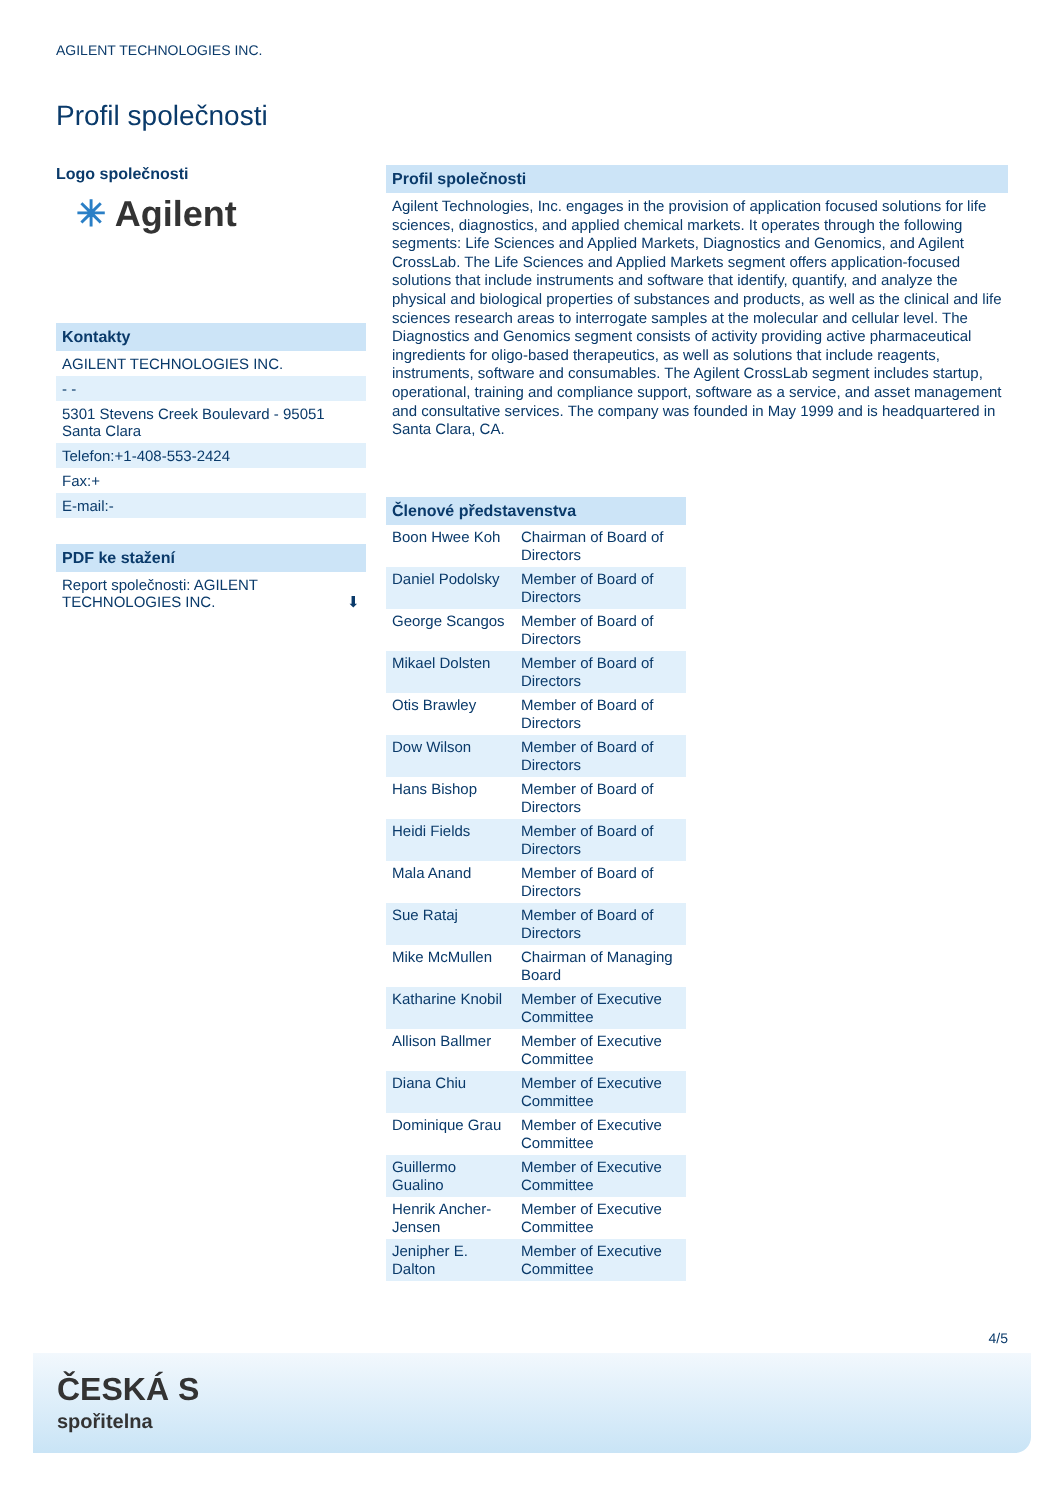AGILENT TECHNOLOGIES INC.
Profil společnosti
Logo společnosti
✳ Agilent
Kontakty
AGILENT TECHNOLOGIES INC.
- -
5301 Stevens Creek Boulevard - 95051
Santa Clara
Telefon:+1-408-553-2424
Fax:+
E-mail:-
PDF ke stažení
Report společnosti: AGILENT
TECHNOLOGIES INC. ⬇
Profil společnosti
Agilent Technologies, Inc. engages in the provision of application focused solutions for life sciences, diagnostics, and applied chemical markets. It operates through the following segments: Life Sciences and Applied Markets, Diagnostics and Genomics, and Agilent CrossLab. The Life Sciences and Applied Markets segment offers application-focused solutions that include instruments and software that identify, quantify, and analyze the physical and biological properties of substances and products, as well as the clinical and life sciences research areas to interrogate samples at the molecular and cellular level. The Diagnostics and Genomics segment consists of activity providing active pharmaceutical ingredients for oligo-based therapeutics, as well as solutions that include reagents, instruments, software and consumables. The Agilent CrossLab segment includes startup, operational, training and compliance support, software as a service, and asset management and consultative services. The company was founded in May 1999 and is headquartered in Santa Clara, CA.
Členové představenstva
| Boon Hwee Koh | Chairman of Board of Directors |
| Daniel Podolsky | Member of Board of Directors |
| George Scangos | Member of Board of Directors |
| Mikael Dolsten | Member of Board of Directors |
| Otis Brawley | Member of Board of Directors |
| Dow Wilson | Member of Board of Directors |
| Hans Bishop | Member of Board of Directors |
| Heidi Fields | Member of Board of Directors |
| Mala Anand | Member of Board of Directors |
| Sue Rataj | Member of Board of Directors |
| Mike McMullen | Chairman of Managing Board |
| Katharine Knobil | Member of Executive Committee |
| Allison Ballmer | Member of Executive Committee |
| Diana Chiu | Member of Executive Committee |
| Dominique Grau | Member of Executive Committee |
| Guillermo Gualino | Member of Executive Committee |
| Henrik Ancher-Jensen | Member of Executive Committee |
| Jenipher E. Dalton | Member of Executive Committee |
4/5
ČESKÁ S
spořitelna